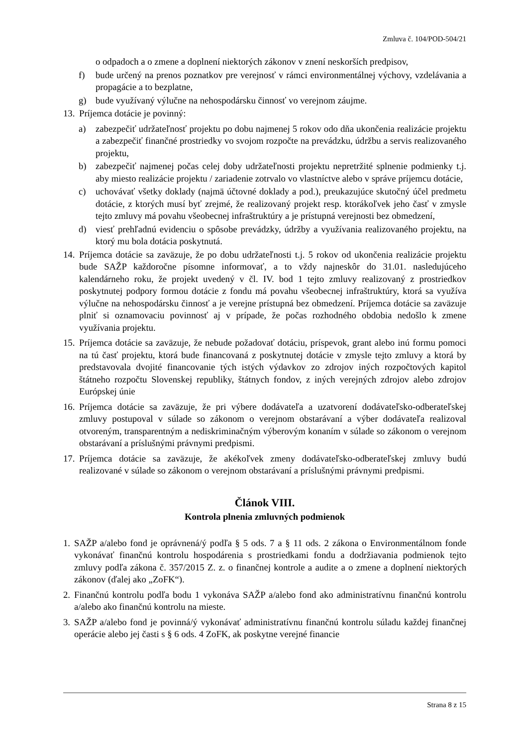Zmluva č. 104/POD-504/21
o odpadoch a o zmene a doplnení niektorých zákonov v znení neskorších predpisov,
f) bude určený na prenos poznatkov pre verejnosť v rámci environmentálnej výchovy, vzdelávania a propagácie a to bezplatne,
g) bude využívaný výlučne na nehospodársku činnosť vo verejnom záujme.
13. Príjemca dotácie je povinný:
a) zabezpečiť udržateľnosť projektu po dobu najmenej 5 rokov odo dňa ukončenia realizácie projektu a zabezpečiť finančné prostriedky vo svojom rozpočte na prevádzku, údržbu a servis realizovaného projektu,
b) zabezpečiť najmenej počas celej doby udržateľnosti projektu nepretržité splnenie podmienky t.j. aby miesto realizácie projektu / zariadenie zotrvalo vo vlastníctve alebo v správe príjemcu dotácie,
c) uchovávať všetky doklady (najmä účtovné doklady a pod.), preukazujúce skutočný účel predmetu dotácie, z ktorých musí byť zrejmé, že realizovaný projekt resp. ktorákoľvek jeho časť v zmysle tejto zmluvy má povahu všeobecnej infraštruktúry a je prístupná verejnosti bez obmedzení,
d) viesť prehľadnú evidenciu o spôsobe prevádzky, údržby a využívania realizovaného projektu, na ktorý mu bola dotácia poskytnutá.
14. Príjemca dotácie sa zaväzuje, že po dobu udržateľnosti t.j. 5 rokov od ukončenia realizácie projektu bude SAŽP každoročne písomne informovať, a to vždy najneskôr do 31.01. nasledujúceho kalendárneho roku, že projekt uvedený v čl. IV. bod 1 tejto zmluvy realizovaný z prostriedkov poskytnutej podpory formou dotácie z fondu má povahu všeobecnej infraštruktúry, ktorá sa využíva výlučne na nehospodársku činnosť a je verejne prístupná bez obmedzení. Príjemca dotácie sa zaväzuje plniť si oznamovaciu povinnosť aj v prípade, že počas rozhodného obdobia nedošlo k zmene využívania projektu.
15. Príjemca dotácie sa zaväzuje, že nebude požadovať dotáciu, príspevok, grant alebo inú formu pomoci na tú časť projektu, ktorá bude financovaná z poskytnutej dotácie v zmysle tejto zmluvy a ktorá by predstavovala dvojité financovanie tých istých výdavkov zo zdrojov iných rozpočtových kapitol štátneho rozpočtu Slovenskej republiky, štátnych fondov, z iných verejných zdrojov alebo zdrojov Európskej únie
16. Príjemca dotácie sa zaväzuje, že pri výbere dodávateľa a uzatvorení dodávateľsko-odberateľskej zmluvy postupoval v súlade so zákonom o verejnom obstarávaní a výber dodávateľa realizoval otvoreným, transparentným a nediskriminačným výberovým konaním v súlade so zákonom o verejnom obstarávaní a príslušnými právnymi predpismi.
17. Príjemca dotácie sa zaväzuje, že akékoľvek zmeny dodávateľsko-odberateľskej zmluvy budú realizované v súlade so zákonom o verejnom obstarávaní a príslušnými právnymi predpismi.
Článok VIII.
Kontrola plnenia zmluvných podmienok
1. SAŽP a/alebo fond je oprávnená/ý podľa § 5 ods. 7 a § 11 ods. 2 zákona o Environmentálnom fonde vykonávať finančnú kontrolu hospodárenia s prostriedkami fondu a dodržiavania podmienok tejto zmluvy podľa zákona č. 357/2015 Z. z. o finančnej kontrole a audite a o zmene a doplnení niektorých zákonov (ďalej ako „ZoFK“).
2. Finančnú kontrolu podľa bodu 1 vykonáva SAŽP a/alebo fond ako administratívnu finančnú kontrolu a/alebo ako finančnú kontrolu na mieste.
3. SAŽP a/alebo fond je povinná/ý vykonávať administratívnu finančnú kontrolu súladu každej finančnej operácie alebo jej časti s § 6 ods. 4 ZoFK, ak poskytne verejné financie
Strana 8 z 15